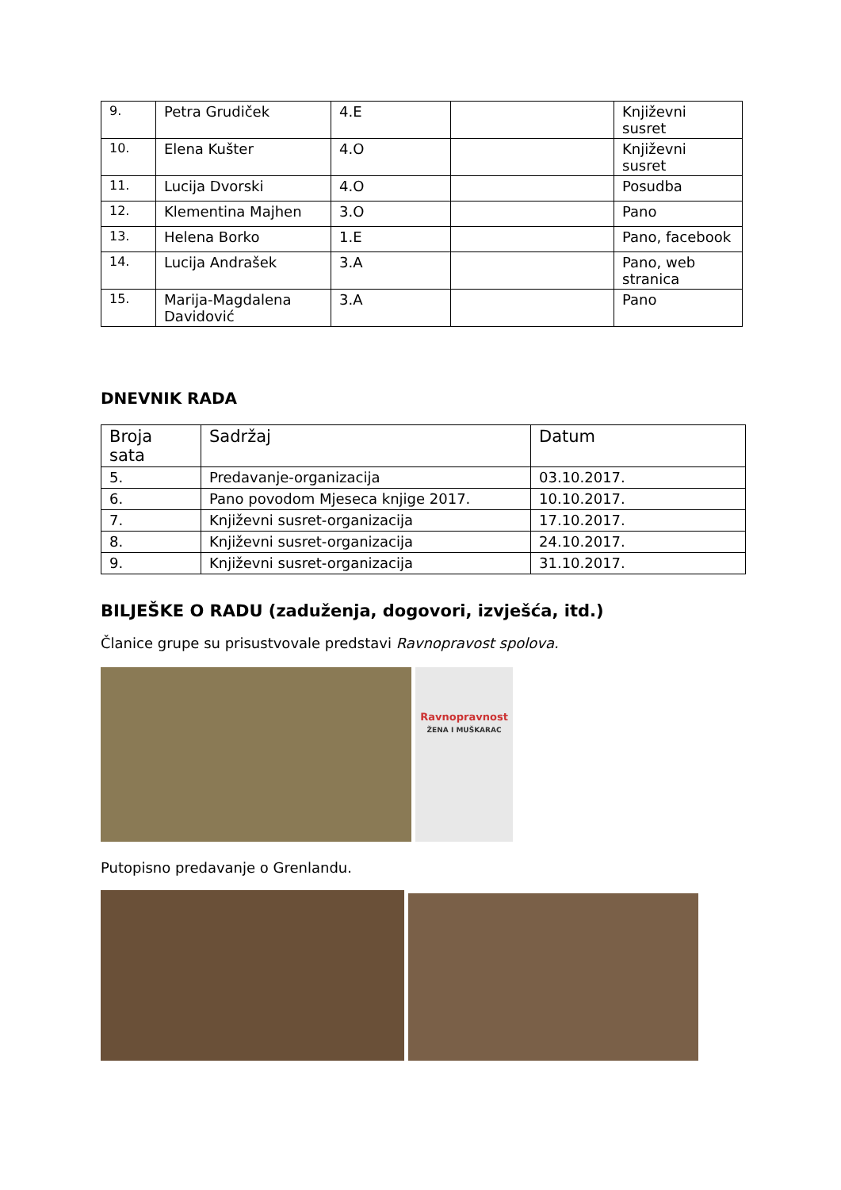| 9. | Petra Grudiček | 4.E | | Književni susret |
| 10. | Elena Kušter | 4.O | | Književni susret |
| 11. | Lucija Dvorski | 4.O | | Posudba |
| 12. | Klementina Majhen | 3.O | | Pano |
| 13. | Helena Borko | 1.E | | Pano, facebook |
| 14. | Lucija Andrašek | 3.A | | Pano, web stranica |
| 15. | Marija-Magdalena Davidović | 3.A | | Pano |
DNEVNIK RADA
| Broja sata | Sadržaj | Datum |
| --- | --- | --- |
| 5. | Predavanje-organizacija | 03.10.2017. |
| 6. | Pano povodom Mjeseca knjige 2017. | 10.10.2017. |
| 7. | Književni susret-organizacija | 17.10.2017. |
| 8. | Književni susret-organizacija | 24.10.2017. |
| 9. | Književni susret-organizacija | 31.10.2017. |
BILJEŠKE O RADU (zaduženja, dogovori, izvješća, itd.)
Članice grupe su prisustvovale predstavi Ravnopravost spolova.
Ravnopravnost
ŽENA I MUŠKARAC
Putopisno predavanje o Grenlandu.